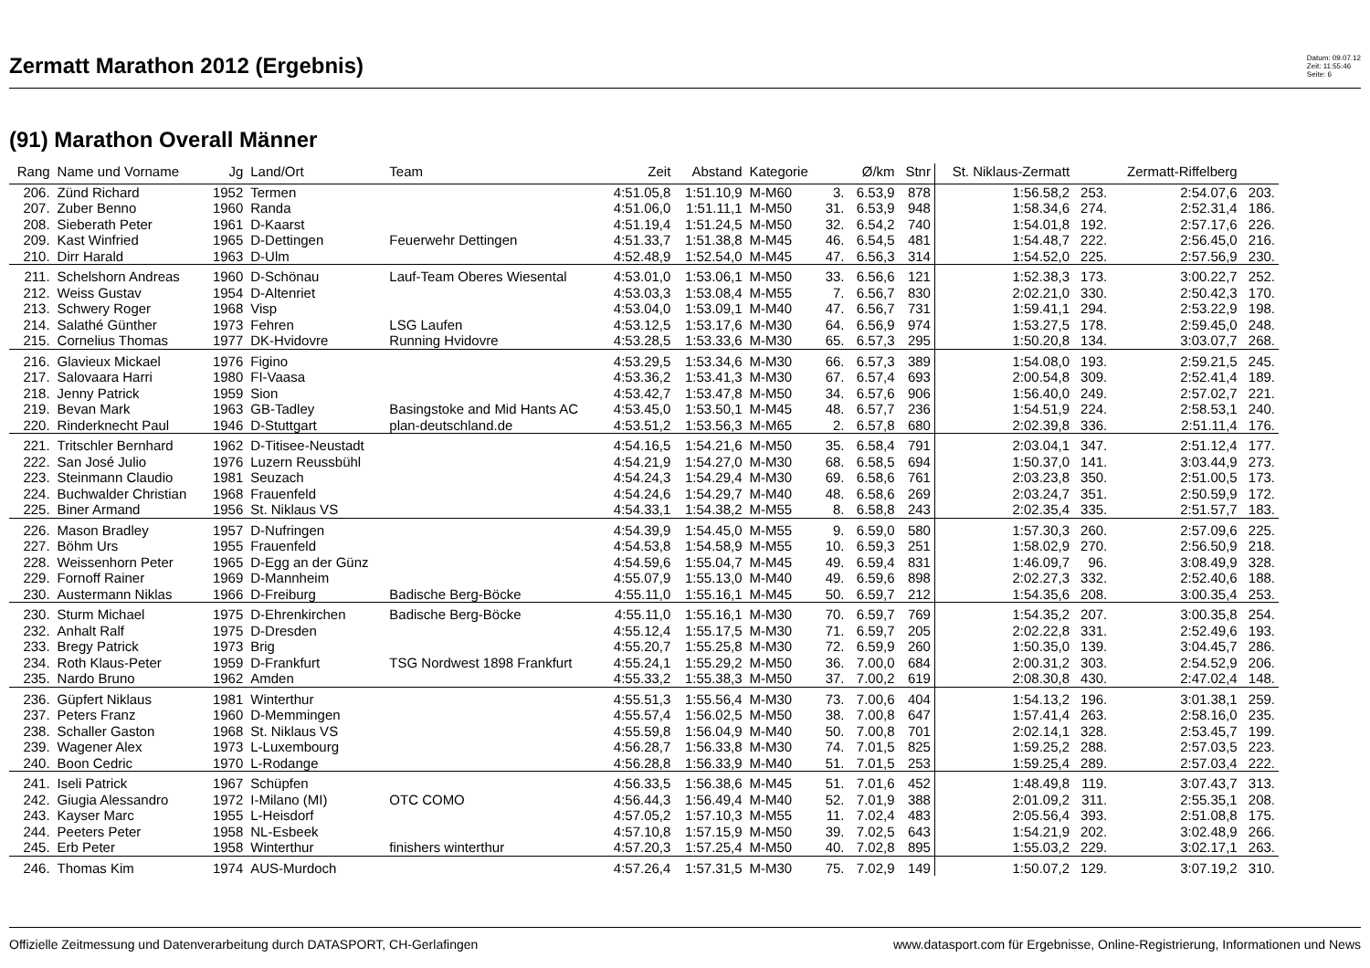Zermatt Marathon 2012 (Ergebnis)
Datum: 09.07.12
Zeit: 11:55:46
Seite: 6
(91) Marathon Overall Männer
| Rang | Name und Vorname | Jg | Land/Ort | Team | Zeit | Abstand | Kategorie | | Ø/km | Stnr | St. Niklaus-Zermatt | | Zermatt-Riffelberg | |
| --- | --- | --- | --- | --- | --- | --- | --- | --- | --- | --- | --- | --- | --- | --- |
| 206. | Zünd Richard | 1952 | Termen | | 4:51.05,8 | 1:51.10,9 | M-M60 | 3. | 6.53,9 | 878 | 1:56.58,2 | 253. | 2:54.07,6 | 203. |
| 207. | Zuber Benno | 1960 | Randa | | 4:51.06,0 | 1:51.11,1 | M-M50 | 31. | 6.53,9 | 948 | 1:58.34,6 | 274. | 2:52.31,4 | 186. |
| 208. | Sieberath Peter | 1961 | D-Kaarst | | 4:51.19,4 | 1:51.24,5 | M-M50 | 32. | 6.54,2 | 740 | 1:54.01,8 | 192. | 2:57.17,6 | 226. |
| 209. | Kast Winfried | 1965 | D-Dettingen | Feuerwehr Dettingen | 4:51.33,7 | 1:51.38,8 | M-M45 | 46. | 6.54,5 | 481 | 1:54.48,7 | 222. | 2:56.45,0 | 216. |
| 210. | Dirr Harald | 1963 | D-Ulm | | 4:52.48,9 | 1:52.54,0 | M-M45 | 47. | 6.56,3 | 314 | 1:54.52,0 | 225. | 2:57.56,9 | 230. |
| 211. | Schelshorn Andreas | 1960 | D-Schönau | Lauf-Team Oberes Wiesental | 4:53.01,0 | 1:53.06,1 | M-M50 | 33. | 6.56,6 | 121 | 1:52.38,3 | 173. | 3:00.22,7 | 252. |
| 212. | Weiss Gustav | 1954 | D-Altenriet | | 4:53.03,3 | 1:53.08,4 | M-M55 | 7. | 6.56,7 | 830 | 2:02.21,0 | 330. | 2:50.42,3 | 170. |
| 213. | Schwery Roger | 1968 | Visp | | 4:53.04,0 | 1:53.09,1 | M-M40 | 47. | 6.56,7 | 731 | 1:59.41,1 | 294. | 2:53.22,9 | 198. |
| 214. | Salathé Günther | 1973 | Fehren | LSG Laufen | 4:53.12,5 | 1:53.17,6 | M-M30 | 64. | 6.56,9 | 974 | 1:53.27,5 | 178. | 2:59.45,0 | 248. |
| 215. | Cornelius Thomas | 1977 | DK-Hvidovre | Running Hvidovre | 4:53.28,5 | 1:53.33,6 | M-M30 | 65. | 6.57,3 | 295 | 1:50.20,8 | 134. | 3:03.07,7 | 268. |
| 216. | Glavieux Mickael | 1976 | Figino | | 4:53.29,5 | 1:53.34,6 | M-M30 | 66. | 6.57,3 | 389 | 1:54.08,0 | 193. | 2:59.21,5 | 245. |
| 217. | Salovaara Harri | 1980 | FI-Vaasa | | 4:53.36,2 | 1:53.41,3 | M-M30 | 67. | 6.57,4 | 693 | 2:00.54,8 | 309. | 2:52.41,4 | 189. |
| 218. | Jenny Patrick | 1959 | Sion | | 4:53.42,7 | 1:53.47,8 | M-M50 | 34. | 6.57,6 | 906 | 1:56.40,0 | 249. | 2:57.02,7 | 221. |
| 219. | Bevan Mark | 1963 | GB-Tadley | Basingstoke and Mid Hants AC | 4:53.45,0 | 1:53.50,1 | M-M45 | 48. | 6.57,7 | 236 | 1:54.51,9 | 224. | 2:58.53,1 | 240. |
| 220. | Rinderknecht Paul | 1946 | D-Stuttgart | plan-deutschland.de | 4:53.51,2 | 1:53.56,3 | M-M65 | 2. | 6.57,8 | 680 | 2:02.39,8 | 336. | 2:51.11,4 | 176. |
| 221. | Tritschler Bernhard | 1962 | D-Titisee-Neustadt | | 4:54.16,5 | 1:54.21,6 | M-M50 | 35. | 6.58,4 | 791 | 2:03.04,1 | 347. | 2:51.12,4 | 177. |
| 222. | San José Julio | 1976 | Luzern Reussbühl | | 4:54.21,9 | 1:54.27,0 | M-M30 | 68. | 6.58,5 | 694 | 1:50.37,0 | 141. | 3:03.44,9 | 273. |
| 223. | Steinmann Claudio | 1981 | Seuzach | | 4:54.24,3 | 1:54.29,4 | M-M30 | 69. | 6.58,6 | 761 | 2:03.23,8 | 350. | 2:51.00,5 | 173. |
| 224. | Buchwalder Christian | 1968 | Frauenfeld | | 4:54.24,6 | 1:54.29,7 | M-M40 | 48. | 6.58,6 | 269 | 2:03.24,7 | 351. | 2:50.59,9 | 172. |
| 225. | Biner Armand | 1956 | St. Niklaus VS | | 4:54.33,1 | 1:54.38,2 | M-M55 | 8. | 6.58,8 | 243 | 2:02.35,4 | 335. | 2:51.57,7 | 183. |
| 226. | Mason Bradley | 1957 | D-Nufringen | | 4:54.39,9 | 1:54.45,0 | M-M55 | 9. | 6.59,0 | 580 | 1:57.30,3 | 260. | 2:57.09,6 | 225. |
| 227. | Böhm Urs | 1955 | Frauenfeld | | 4:54.53,8 | 1:54.58,9 | M-M55 | 10. | 6.59,3 | 251 | 1:58.02,9 | 270. | 2:56.50,9 | 218. |
| 228. | Weissenhorn Peter | 1965 | D-Egg an der Günz | | 4:54.59,6 | 1:55.04,7 | M-M45 | 49. | 6.59,4 | 831 | 1:46.09,7 | 96. | 3:08.49,9 | 328. |
| 229. | Fornoff Rainer | 1969 | D-Mannheim | | 4:55.07,9 | 1:55.13,0 | M-M40 | 49. | 6.59,6 | 898 | 2:02.27,3 | 332. | 2:52.40,6 | 188. |
| 230. | Austermann Niklas | 1966 | D-Freiburg | Badische Berg-Böcke | 4:55.11,0 | 1:55.16,1 | M-M45 | 50. | 6.59,7 | 212 | 1:54.35,6 | 208. | 3:00.35,4 | 253. |
| 230. | Sturm Michael | 1975 | D-Ehrenkirchen | Badische Berg-Böcke | 4:55.11,0 | 1:55.16,1 | M-M30 | 70. | 6.59,7 | 769 | 1:54.35,2 | 207. | 3:00.35,8 | 254. |
| 232. | Anhalt Ralf | 1975 | D-Dresden | | 4:55.12,4 | 1:55.17,5 | M-M30 | 71. | 6.59,7 | 205 | 2:02.22,8 | 331. | 2:52.49,6 | 193. |
| 233. | Bregy Patrick | 1973 | Brig | | 4:55.20,7 | 1:55.25,8 | M-M30 | 72. | 6.59,9 | 260 | 1:50.35,0 | 139. | 3:04.45,7 | 286. |
| 234. | Roth Klaus-Peter | 1959 | D-Frankfurt | TSG Nordwest 1898 Frankfurt | 4:55.24,1 | 1:55.29,2 | M-M50 | 36. | 7.00,0 | 684 | 2:00.31,2 | 303. | 2:54.52,9 | 206. |
| 235. | Nardo Bruno | 1962 | Amden | | 4:55.33,2 | 1:55.38,3 | M-M50 | 37. | 7.00,2 | 619 | 2:08.30,8 | 430. | 2:47.02,4 | 148. |
| 236. | Güpfert Niklaus | 1981 | Winterthur | | 4:55.51,3 | 1:55.56,4 | M-M30 | 73. | 7.00,6 | 404 | 1:54.13,2 | 196. | 3:01.38,1 | 259. |
| 237. | Peters Franz | 1960 | D-Memmingen | | 4:55.57,4 | 1:56.02,5 | M-M50 | 38. | 7.00,8 | 647 | 1:57.41,4 | 263. | 2:58.16,0 | 235. |
| 238. | Schaller Gaston | 1968 | St. Niklaus VS | | 4:55.59,8 | 1:56.04,9 | M-M40 | 50. | 7.00,8 | 701 | 2:02.14,1 | 328. | 2:53.45,7 | 199. |
| 239. | Wagener Alex | 1973 | L-Luxembourg | | 4:56.28,7 | 1:56.33,8 | M-M30 | 74. | 7.01,5 | 825 | 1:59.25,2 | 288. | 2:57.03,5 | 223. |
| 240. | Boon Cedric | 1970 | L-Rodange | | 4:56.28,8 | 1:56.33,9 | M-M40 | 51. | 7.01,5 | 253 | 1:59.25,4 | 289. | 2:57.03,4 | 222. |
| 241. | Iseli Patrick | 1967 | Schüpfen | | 4:56.33,5 | 1:56.38,6 | M-M45 | 51. | 7.01,6 | 452 | 1:48.49,8 | 119. | 3:07.43,7 | 313. |
| 242. | Giugia Alessandro | 1972 | I-Milano (MI) | OTC COMO | 4:56.44,3 | 1:56.49,4 | M-M40 | 52. | 7.01,9 | 388 | 2:01.09,2 | 311. | 2:55.35,1 | 208. |
| 243. | Kayser Marc | 1955 | L-Heisdorf | | 4:57.05,2 | 1:57.10,3 | M-M55 | 11. | 7.02,4 | 483 | 2:05.56,4 | 393. | 2:51.08,8 | 175. |
| 244. | Peeters Peter | 1958 | NL-Esbeek | | 4:57.10,8 | 1:57.15,9 | M-M50 | 39. | 7.02,5 | 643 | 1:54.21,9 | 202. | 3:02.48,9 | 266. |
| 245. | Erb Peter | 1958 | Winterthur | finishers winterthur | 4:57.20,3 | 1:57.25,4 | M-M50 | 40. | 7.02,8 | 895 | 1:55.03,2 | 229. | 3:02.17,1 | 263. |
| 246. | Thomas Kim | 1974 | AUS-Murdoch | | 4:57.26,4 | 1:57.31,5 | M-M30 | 75. | 7.02,9 | 149 | 1:50.07,2 | 129. | 3:07.19,2 | 310. |
Offizielle Zeitmessung und Datenverarbeitung durch DATASPORT, CH-Gerlafingen www.datasport.com für Ergebnisse, Online-Registrierung, Informationen und News